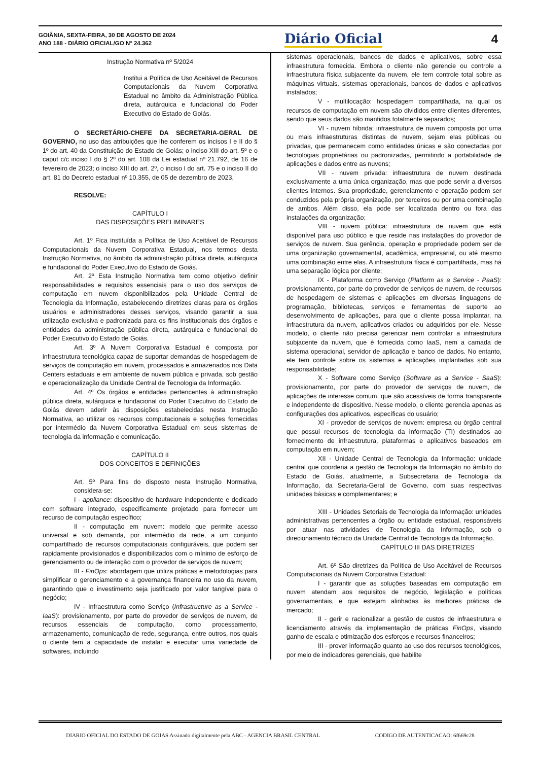GOIÂNIA, SEXTA-FEIRA, 30 DE AGOSTO DE 2024
ANO 188 - DIÁRIO OFICIAL/GO N° 24.362
Diário Oficial 4
Instrução Normativa nº 5/2024
Institui a Política de Uso Aceitável de Recursos Computacionais da Nuvem Corporativa Estadual no âmbito da Administração Pública direta, autárquica e fundacional do Poder Executivo do Estado de Goiás.
O SECRETÁRIO-CHEFE DA SECRETARIA-GERAL DE GOVERNO, no uso das atribuições que lhe conferem os incisos I e II do § 1º do art. 40 da Constituição do Estado de Goiás; o inciso XIII do art. 5º e o caput c/c inciso I do § 2º do art. 108 da Lei estadual nº 21.792, de 16 de fevereiro de 2023; o inciso XIII do art. 2º, o inciso I do art. 75 e o inciso II do art. 81 do Decreto estadual nº 10.355, de 05 de dezembro de 2023,
RESOLVE:
CAPÍTULO I
DAS DISPOSIÇÕES PRELIMINARES
Art. 1º Fica instituída a Política de Uso Aceitável de Recursos Computacionais da Nuvem Corporativa Estadual, nos termos desta Instrução Normativa, no âmbito da administração pública direta, autárquica e fundacional do Poder Executivo do Estado de Goiás.
Art. 2º Esta Instrução Normativa tem como objetivo definir responsabilidades e requisitos essenciais para o uso dos serviços de computação em nuvem disponibilizados pela Unidade Central de Tecnologia da Informação, estabelecendo diretrizes claras para os órgãos usuários e administradores desses serviços, visando garantir a sua utilização exclusiva e padronizada para os fins institucionais dos órgãos e entidades da administração pública direta, autárquica e fundacional do Poder Executivo do Estado de Goiás.
Art. 3º A Nuvem Corporativa Estadual é composta por infraestrutura tecnológica capaz de suportar demandas de hospedagem de serviços de computação em nuvem, processados e armazenados nos Data Centers estaduais e em ambiente de nuvem pública e privada, sob gestão e operacionalização da Unidade Central de Tecnologia da Informação.
Art. 4º Os órgãos e entidades pertencentes à administração pública direta, autárquica e fundacional do Poder Executivo do Estado de Goiás devem aderir às disposições estabelecidas nesta Instrução Normativa, ao utilizar os recursos computacionais e soluções fornecidas por intermédio da Nuvem Corporativa Estadual em seus sistemas de tecnologia da informação e comunicação.
CAPÍTULO II
DOS CONCEITOS E DEFINIÇÕES
Art. 5º Para fins do disposto nesta Instrução Normativa, considera-se:
I - appliance: dispositivo de hardware independente e dedicado com software integrado, especificamente projetado para fornecer um recurso de computação específico;
II - computação em nuvem: modelo que permite acesso universal e sob demanda, por intermédio da rede, a um conjunto compartilhado de recursos computacionais configuráveis, que podem ser rapidamente provisionados e disponibilizados com o mínimo de esforço de gerenciamento ou de interação com o provedor de serviços de nuvem;
III - FinOps: abordagem que utiliza práticas e metodologias para simplificar o gerenciamento e a governança financeira no uso da nuvem, garantindo que o investimento seja justificado por valor tangível para o negócio;
IV - Infraestrutura como Serviço (Infrastructure as a Service - IaaS): provisionamento, por parte do provedor de serviços de nuvem, de recursos essenciais de computação, como processamento, armazenamento, comunicação de rede, segurança, entre outros, nos quais o cliente tem a capacidade de instalar e executar uma variedade de softwares, incluindo
sistemas operacionais, bancos de dados e aplicativos, sobre essa infraestrutura fornecida. Embora o cliente não gerencie ou controle a infraestrutura física subjacente da nuvem, ele tem controle total sobre as máquinas virtuais, sistemas operacionais, bancos de dados e aplicativos instalados;
V - multilocação: hospedagem compartilhada, na qual os recursos de computação em nuvem são divididos entre clientes diferentes, sendo que seus dados são mantidos totalmente separados;
VI - nuvem híbrida: infraestrutura de nuvem composta por uma ou mais infraestruturas distintas de nuvem, sejam elas públicas ou privadas, que permanecem como entidades únicas e são conectadas por tecnologias proprietárias ou padronizadas, permitindo a portabilidade de aplicações e dados entre as nuvens;
VII - nuvem privada: infraestrutura de nuvem destinada exclusivamente a uma única organização, mas que pode servir a diversos clientes internos. Sua propriedade, gerenciamento e operação podem ser conduzidos pela própria organização, por terceiros ou por uma combinação de ambos. Além disso, ela pode ser localizada dentro ou fora das instalações da organização;
VIII - nuvem pública: infraestrutura de nuvem que está disponível para uso público e que reside nas instalações do provedor de serviços de nuvem. Sua gerência, operação e propriedade podem ser de uma organização governamental, acadêmica, empresarial, ou até mesmo uma combinação entre elas. A infraestrutura física é compartilhada, mas há uma separação lógica por cliente;
IX - Plataforma como Serviço (Platform as a Service - PaaS): provisionamento, por parte do provedor de serviços de nuvem, de recursos de hospedagem de sistemas e aplicações em diversas linguagens de programação, bibliotecas, serviços e ferramentas de suporte ao desenvolvimento de aplicações, para que o cliente possa implantar, na infraestrutura da nuvem, aplicativos criados ou adquiridos por ele. Nesse modelo, o cliente não precisa gerenciar nem controlar a infraestrutura subjacente da nuvem, que é fornecida como IaaS, nem a camada de sistema operacional, servidor de aplicação e banco de dados. No entanto, ele tem controle sobre os sistemas e aplicações implantadas sob sua responsabilidade;
X - Software como Serviço (Software as a Service - SaaS): provisionamento, por parte do provedor de serviços de nuvem, de aplicações de interesse comum, que são acessíveis de forma transparente e independente de dispositivo. Nesse modelo, o cliente gerencia apenas as configurações dos aplicativos, específicas do usuário;
XI - provedor de serviços de nuvem: empresa ou órgão central que possui recursos de tecnologia da informação (TI) destinados ao fornecimento de infraestrutura, plataformas e aplicativos baseados em computação em nuvem;
XII - Unidade Central de Tecnologia da Informação: unidade central que coordena a gestão de Tecnologia da Informação no âmbito do Estado de Goiás, atualmente, a Subsecretaria de Tecnologia da Informação, da Secretaria-Geral de Governo, com suas respectivas unidades básicas e complementares; e
XIII - Unidades Setoriais de Tecnologia da Informação: unidades administrativas pertencentes a órgão ou entidade estadual, responsáveis por atuar nas atividades de Tecnologia da Informação, sob o direcionamento técnico da Unidade Central de Tecnologia da Informação.
CAPÍTULO III DAS DIRETRIZES
Art. 6º São diretrizes da Política de Uso Aceitável de Recursos Computacionais da Nuvem Corporativa Estadual:
I - garantir que as soluções baseadas em computação em nuvem atendam aos requisitos de negócio, legislação e políticas governamentais, e que estejam alinhadas às melhores práticas de mercado;
II - gerir e racionalizar a gestão de custos de infraestrutura e licenciamento através da implementação de práticas FinOps, visando ganho de escala e otimização dos esforços e recursos financeiros;
III - prover informação quanto ao uso dos recursos tecnológicos, por meio de indicadores gerenciais, que habilite
DIARIO OFICIAL DO ESTADO DE GOIAS Assinado digitalmente pela ABC - AGENCIA BRASIL CENTRAL CODIGO DE AUTENTICACAO: 6f669c28